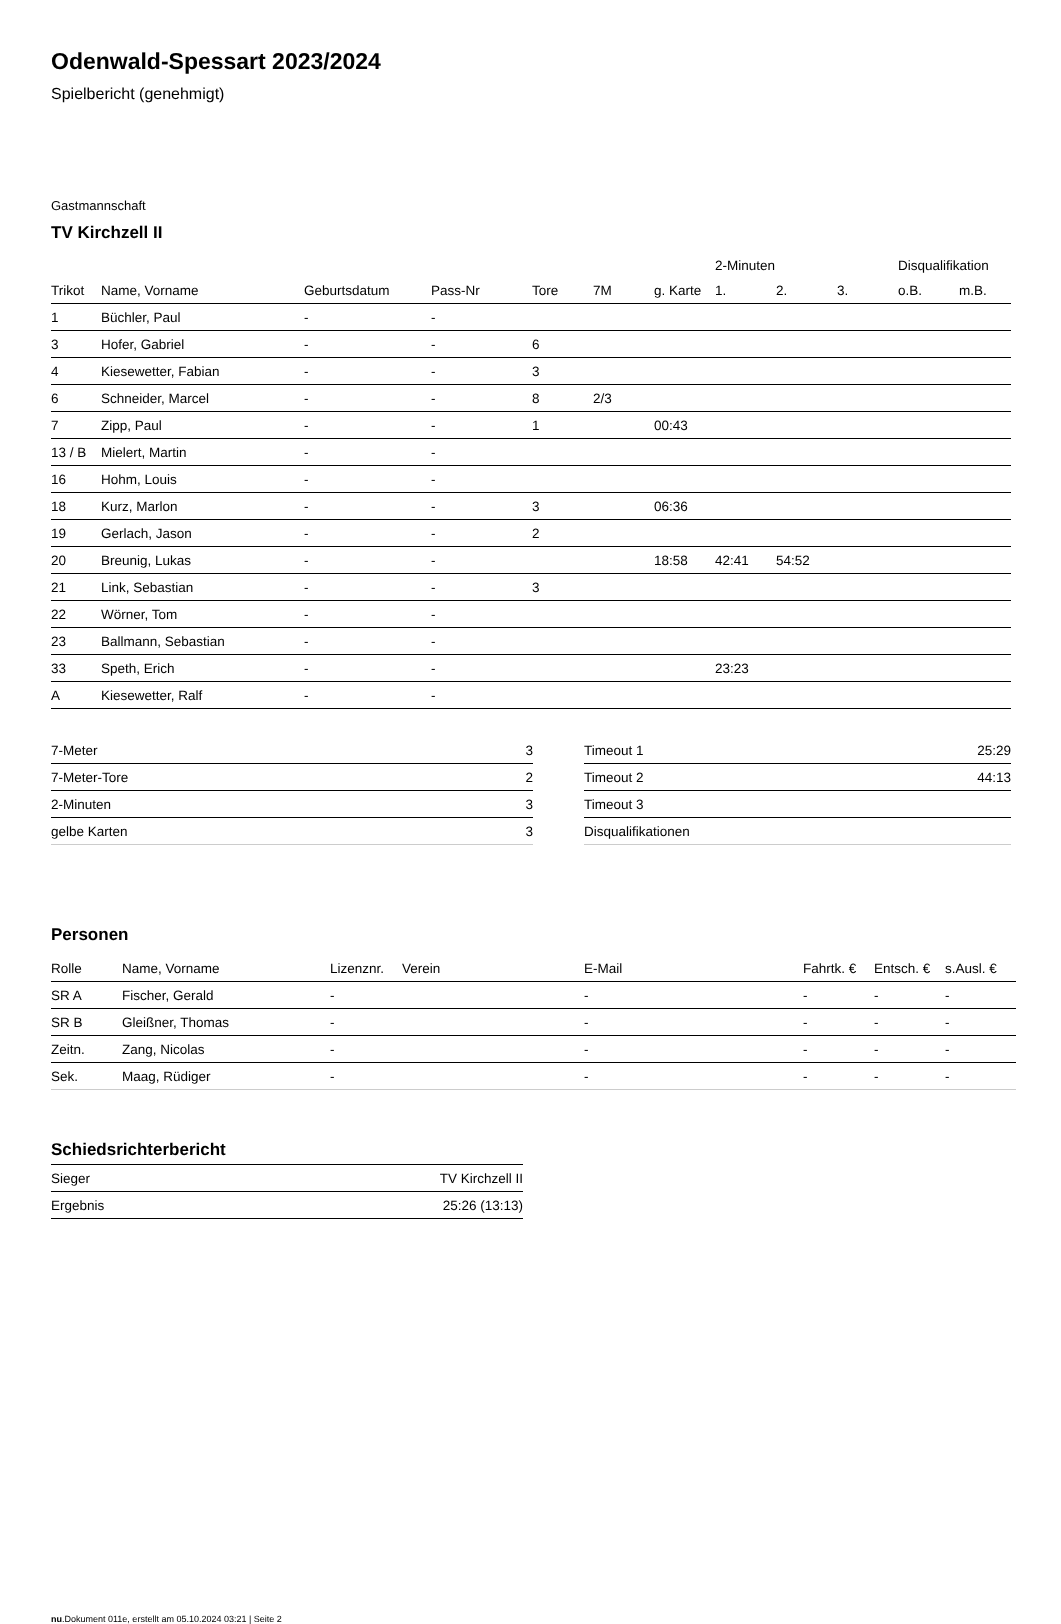Odenwald-Spessart 2023/2024
Spielbericht (genehmigt)
Gastmannschaft
TV Kirchzell II
| | | | | | | | 2-Minuten | | | Disqualifikation | |
| Trikot | Name, Vorname | Geburtsdatum | Pass-Nr | Tore | 7M | g. Karte | 1. | 2. | 3. | o.B. | m.B. |
| 1 | Büchler, Paul | - | - | | | | | | | | |
| 3 | Hofer, Gabriel | - | - | 6 | | | | | | | |
| 4 | Kiesewetter, Fabian | - | - | 3 | | | | | | | |
| 6 | Schneider, Marcel | - | - | 8 | 2/3 | | | | | | |
| 7 | Zipp, Paul | - | - | 1 | | 00:43 | | | | | |
| 13 / B | Mielert, Martin | - | - | | | | | | | | |
| 16 | Hohm, Louis | - | - | | | | | | | | |
| 18 | Kurz, Marlon | - | - | 3 | | 06:36 | | | | | |
| 19 | Gerlach, Jason | - | - | 2 | | | | | | | |
| 20 | Breunig, Lukas | - | - | | | 18:58 | 42:41 | 54:52 | | | |
| 21 | Link, Sebastian | - | - | 3 | | | | | | | |
| 22 | Wörner, Tom | - | - | | | | | | | | |
| 23 | Ballmann, Sebastian | - | - | | | | | | | | |
| 33 | Speth, Erich | - | - | | | | 23:23 | | | | |
| A | Kiesewetter, Ralf | - | - | | | | | | | | |
| 7-Meter | 3 |
| 7-Meter-Tore | 2 |
| 2-Minuten | 3 |
| gelbe Karten | 3 |
| Timeout 1 | 25:29 |
| Timeout 2 | 44:13 |
| Timeout 3 | |
| Disqualifikationen | |
Personen
| Rolle | Name, Vorname | Lizenznr. | Verein | E-Mail | Fahrtk. € | Entsch. € | s.Ausl. € |
| --- | --- | --- | --- | --- | --- | --- | --- |
| SR A | Fischer, Gerald | - | | - | - | - | - |
| SR B | Gleißner, Thomas | - | | - | - | - | - |
| Zeitn. | Zang, Nicolas | - | | - | - | - | - |
| Sek. | Maag, Rüdiger | - | | - | - | - | - |
Schiedsrichterbericht
| Sieger | TV Kirchzell II |
| Ergebnis | 25:26 (13:13) |
nu.Dokument 011e, erstellt am 05.10.2024 03:21 | Seite 2